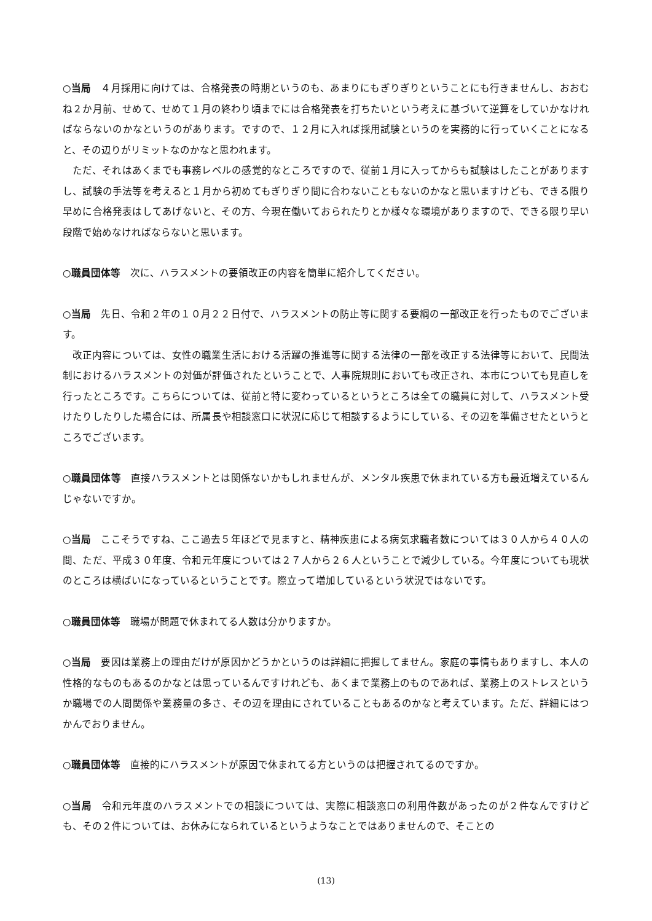○当局　４月採用に向けては、合格発表の時期というのも、あまりにもぎりぎりということにも行きませんし、おおむね２か月前、せめて、せめて１月の終わり頃までには合格発表を打ちたいという考えに基づいて逆算をしていかなければならないのかなというのがあります。ですので、１２月に入れば採用試験というのを実務的に行っていくことになると、その辺りがリミットなのかなと思われます。
ただ、それはあくまでも事務レベルの感覚的なところですので、従前１月に入ってからも試験はしたことがありますし、試験の手法等を考えると１月から初めてもぎりぎり間に合わないこともないのかなと思いますけども、できる限り早めに合格発表はしてあげないと、その方、今現在働いておられたりとか様々な環境がありますので、できる限り早い段階で始めなければならないと思います。
○職員団体等　次に、ハラスメントの要領改正の内容を簡単に紹介してください。
○当局　先日、令和２年の１０月２２日付で、ハラスメントの防止等に関する要綱の一部改正を行ったものでございます。
改正内容については、女性の職業生活における活躍の推進等に関する法律の一部を改正する法律等において、民間法制におけるハラスメントの対価が評価されたということで、人事院規則においても改正され、本市についても見直しを行ったところです。こちらについては、従前と特に変わっているというところは全ての職員に対して、ハラスメント受けたりしたりした場合には、所属長や相談窓口に状況に応じて相談するようにしている、その辺を準備させたというところでございます。
○職員団体等　直接ハラスメントとは関係ないかもしれませんが、メンタル疾患で休まれている方も最近増えているんじゃないですか。
○当局　ここそうですね、ここ過去５年ほどで見ますと、精神疾患による病気求職者数については３０人から４０人の間、ただ、平成３０年度、令和元年度については２７人から２６人ということで減少している。今年度についても現状のところは横ばいになっているということです。際立って増加しているという状況ではないです。
○職員団体等　職場が問題で休まれてる人数は分かりますか。
○当局　要因は業務上の理由だけが原因かどうかというのは詳細に把握してません。家庭の事情もありますし、本人の性格的なものもあるのかなとは思っているんですけれども、あくまで業務上のものであれば、業務上のストレスというか職場での人間関係や業務量の多さ、その辺を理由にされていることもあるのかなと考えています。ただ、詳細にはつかんでおりません。
○職員団体等　直接的にハラスメントが原因で休まれてる方というのは把握されてるのですか。
○当局　令和元年度のハラスメントでの相談については、実際に相談窓口の利用件数があったのが２件なんですけども、その２件については、お休みになられているというようなことではありませんので、そことの
(13)